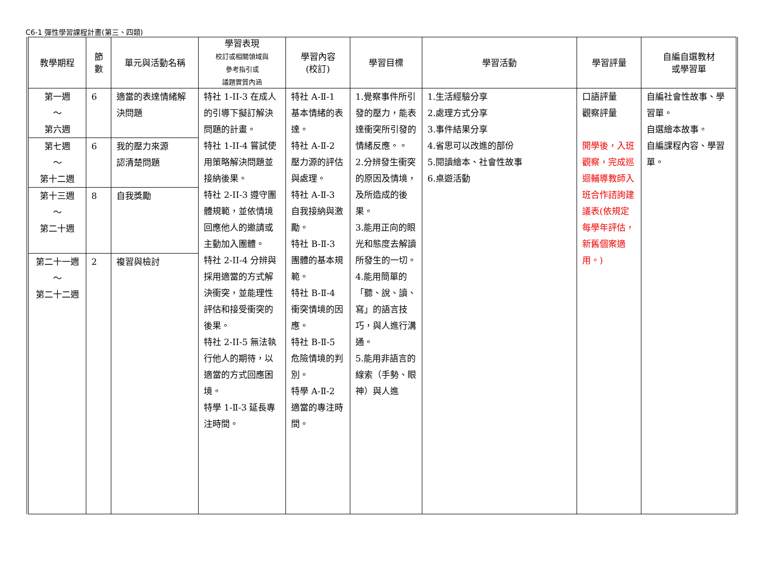C6-1 彈性學習課程計畫(第三、四類)
| 教學期程 | 節 數 | 單元與活動名稱 | 學習表現 校訂或相關領域與 參考指引或 議題實質內涵 | 學習內容 (校訂) | 學習目標 | 學習活動 | 學習評量 | 自編自選教材 或學習單 |
| --- | --- | --- | --- | --- | --- | --- | --- | --- |
| 第一週 ～ 第六週 | 6 | 適當的表達情緒解決問題 | 特社 1-II-3 在成人的引導下擬訂解決問題的計畫。 特社 1-II-4 嘗試使用策略解決問題並接納後果。 特社 2-II-3 遵守團體規範，並依情境回應他人的邀請或主動加入團體。 特社 2-II-4 分辨與採用適當的方式解決衝突，並能理性評估和接受衝突的後果。 特社 2-II-5 無法執行他人的期待，以適當的方式回應困境。 特學 1-Ⅱ-3 延長專注時間。 | 特社 A-Ⅱ-1 基本情緒的表達。 特社 A-Ⅱ-2 壓力源的評估與處理。 特社 A-Ⅱ-3 自我接納與激勵。 特社 B-Ⅱ-3 團體的基本規範。 特社 B-Ⅱ-4 衝突情境的因應。 特社 B-Ⅱ-5 危險情境的判別。 特學 A-Ⅱ-2 適當的專注時間。 | 1.覺察事件所引發的壓力，能表達衝突所引發的情緒反應。。 2.分辨發生衝突的原因及情境，及所造成的後果。 3.能用正向的眼光和態度去解讀所發生的一切。 4.能用簡單的「聽、說、讀、寫」的語言技巧，與人進行溝通。 5.能用非語言的線索（手勢、眼神）與人進 | 1.生活經驗分享 2.處理方式分享 3.事件結果分享 4.省思可以改進的部份 5.閱讀繪本、社會性故事 6.桌遊活動 | 口語評量 觀察評量 開學後，入班觀察，完成巡迴輔導教師入班合作諮詢建議表(依規定每學年評估，新舊個案適用。) | 自編社會性故事、學習單。 自選繪本故事。 自編課程內容、學習單。 |
| 第七週 ～ 第十二週 | 6 | 我的壓力來源 認清楚問題 | | | | | | |
| 第十三週 ～ 第二十週 | 8 | 自我獎勵 | | | | | | |
| 第二十一週 ～ 第二十二週 | 2 | 複習與檢討 | | | | | | |